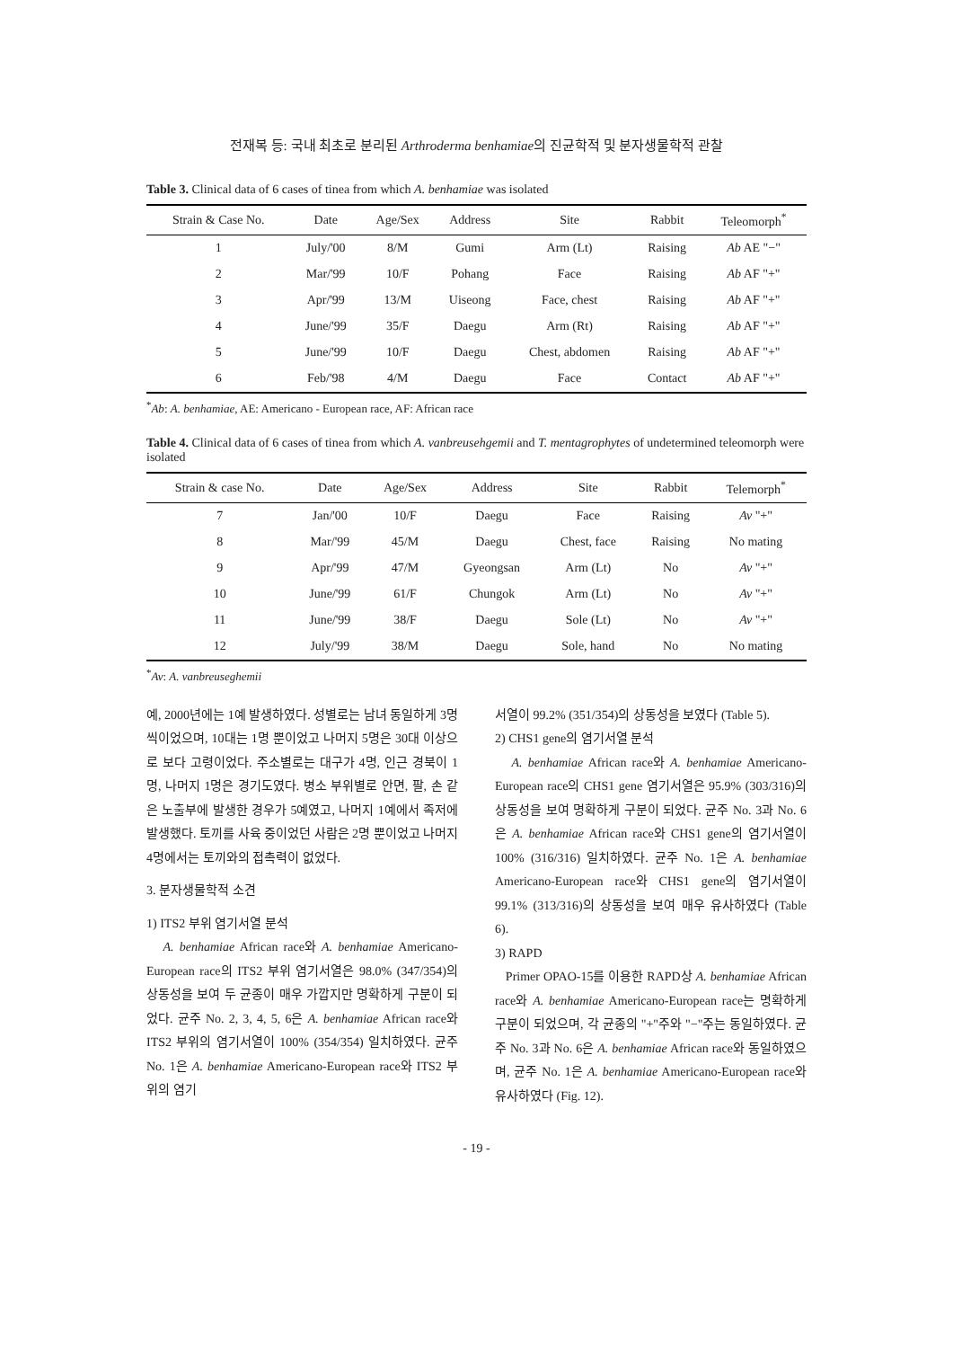전재복 등: 국내 최초로 분리된 Arthroderma benhamiae의 진균학적 및 분자생물학적 관찰
Table 3. Clinical data of 6 cases of tinea from which A. benhamiae was isolated
| Strain & Case No. | Date | Age/Sex | Address | Site | Rabbit | Teleomorph<sup>*</sup> |
| --- | --- | --- | --- | --- | --- | --- |
| 1 | July/'00 | 8/M | Gumi | Arm (Lt) | Raising | Ab AE "−" |
| 2 | Mar/'99 | 10/F | Pohang | Face | Raising | Ab AF "+" |
| 3 | Apr/'99 | 13/M | Uiseong | Face, chest | Raising | Ab AF "+" |
| 4 | June/'99 | 35/F | Daegu | Arm (Rt) | Raising | Ab AF "+" |
| 5 | June/'99 | 10/F | Daegu | Chest, abdomen | Raising | Ab AF "+" |
| 6 | Feb/'98 | 4/M | Daegu | Face | Contact | Ab AF "+" |
<sup>*</sup> Ab: A. benhamiae, AE: Americano - European race, AF: African race
Table 4. Clinical data of 6 cases of tinea from which A. vanbreusehgemii and T. mentagrophytes of undetermined teleomorph were isolated
| Strain & case No. | Date | Age/Sex | Address | Site | Rabbit | Telemorph<sup>*</sup> |
| --- | --- | --- | --- | --- | --- | --- |
| 7 | Jan/'00 | 10/F | Daegu | Face | Raising | Av "+" |
| 8 | Mar/'99 | 45/M | Daegu | Chest, face | Raising | No mating |
| 9 | Apr/'99 | 47/M | Gyeongsan | Arm (Lt) | No | Av "+" |
| 10 | June/'99 | 61/F | Chungok | Arm (Lt) | No | Av "+" |
| 11 | June/'99 | 38/F | Daegu | Sole (Lt) | No | Av "+" |
| 12 | July/'99 | 38/M | Daegu | Sole, hand | No | No mating |
<sup>*</sup> Av: A. vanbreuseghemii
예, 2000년에는 1예 발생하였다. 성별로는 남녀 동일하게 3명씩이었으며, 10대는 1명 뿐이었고 나머지 5명은 30대 이상으로 보다 고령이었다. 주소별로는 대구가 4명, 인근 경북이 1명, 나머지 1명은 경기도였다. 병소 부위별로 안면, 팔, 손 같은 노출부에 발생한 경우가 5예였고, 나머지 1예에서 족저에 발생했다. 토끼를 사육 중이었던 사람은 2명 뿐이었고 나머지 4명에서는 토끼와의 접촉력이 없었다.
3. 분자생물학적 소견
1) ITS2 부위 염기서열 분석
A. benhamiae African race와 A. benhamiae Americano-European race의 ITS2 부위 염기서열은 98.0% (347/354)의 상동성을 보여 두 균종이 매우 가깝지만 명확하게 구분이 되었다. 균주 No. 2, 3, 4, 5, 6은 A. benhamiae African race와 ITS2 부위의 염기서열이 100% (354/354) 일치하였다. 균주 No. 1은 A. benhamiae Americano-European race와 ITS2 부위의 염기
서열이 99.2% (351/354)의 상동성을 보였다 (Table 5).
2) CHS1 gene의 염기서열 분석
A. benhamiae African race와 A. benhamiae Americano-European race의 CHS1 gene 염기서열은 95.9% (303/316)의 상동성을 보여 명확하게 구분이 되었다. 균주 No. 3과 No. 6은 A. benhamiae African race와 CHS1 gene의 염기서열이 100% (316/316) 일치하였다. 균주 No. 1은 A. benhamiae Americano-European race와 CHS1 gene의 염기서열이 99.1% (313/316)의 상동성을 보여 매우 유사하였다 (Table 6).
3) RAPD
Primer OPAO-15를 이용한 RAPD상 A. benhamiae African race와 A. benhamiae Americano-European race는 명확하게 구분이 되었으며, 각 균종의 "+"주와 "−"주는 동일하였다. 균주 No. 3과 No. 6은 A. benhamiae African race와 동일하였으며, 균주 No. 1은 A. benhamiae Americano-European race와 유사하였다 (Fig. 12).
- 19 -